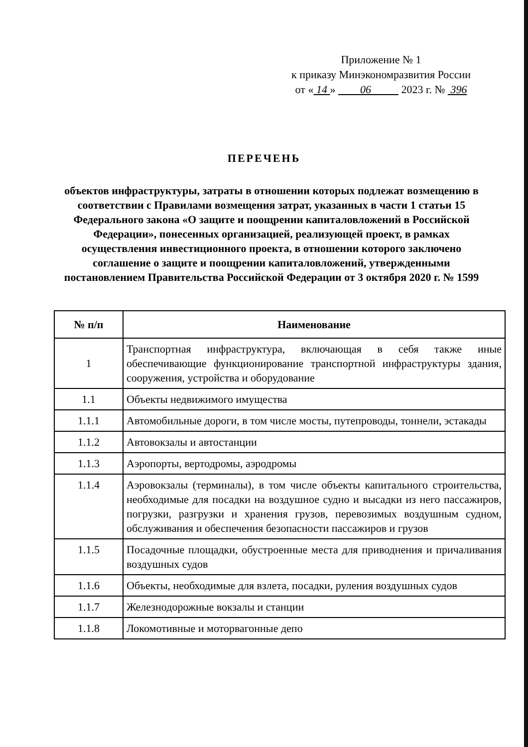Приложение № 1
к приказу Минэкономразвития России
от « 14 » 06 2023 г. № 396
ПЕРЕЧЕНЬ
объектов инфраструктуры, затраты в отношении которых подлежат возмещению в соответствии с Правилами возмещения затрат, указанных в части 1 статьи 15 Федерального закона «О защите и поощрении капиталовложений в Российской Федерации», понесенных организацией, реализующей проект, в рамках осуществления инвестиционного проекта, в отношении которого заключено соглашение о защите и поощрении капиталовложений, утвержденными постановлением Правительства Российской Федерации от 3 октября 2020 г. № 1599
| № п/п | Наименование |
| --- | --- |
| 1 | Транспортная инфраструктура, включающая в себя также иные обеспечивающие функционирование транспортной инфраструктуры здания, сооружения, устройства и оборудование |
| 1.1 | Объекты недвижимого имущества |
| 1.1.1 | Автомобильные дороги, в том числе мосты, путепроводы, тоннели, эстакады |
| 1.1.2 | Автовокзалы и автостанции |
| 1.1.3 | Аэропорты, вертодромы, аэродромы |
| 1.1.4 | Аэровокзалы (терминалы), в том числе объекты капитального строительства, необходимые для посадки на воздушное судно и высадки из него пассажиров, погрузки, разгрузки и хранения грузов, перевозимых воздушным судном, обслуживания и обеспечения безопасности пассажиров и грузов |
| 1.1.5 | Посадочные площадки, обустроенные места для приводнения и причаливания воздушных судов |
| 1.1.6 | Объекты, необходимые для взлета, посадки, руления воздушных судов |
| 1.1.7 | Железнодорожные вокзалы и станции |
| 1.1.8 | Локомотивные и моторвагонные депо |